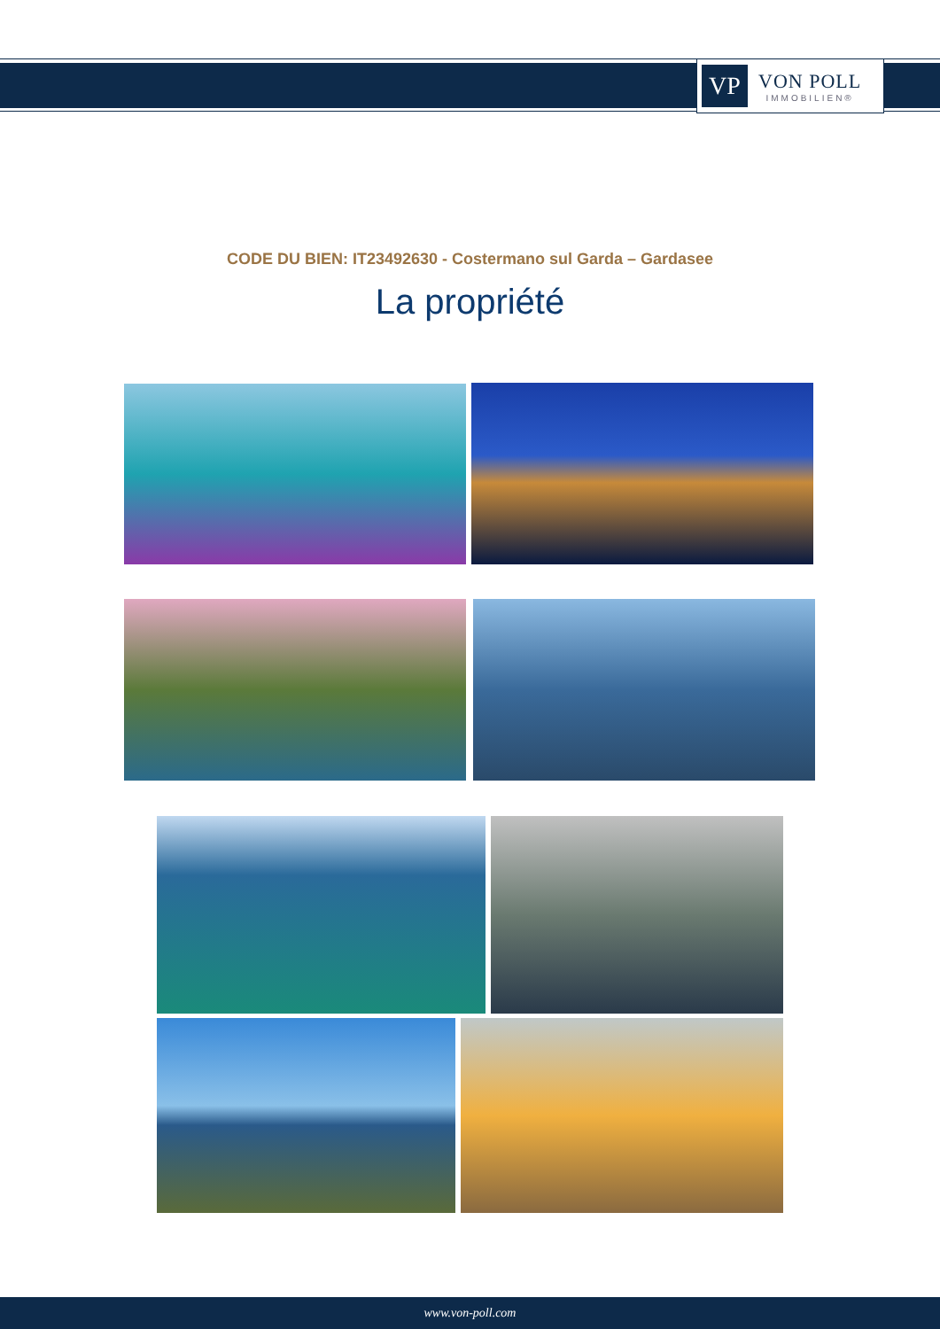VP
VON POLL
IMMOBILIEN®
CODE DU BIEN: IT23492630 - Costermano sul Garda – Gardasee
La propriété
www.von-poll.com